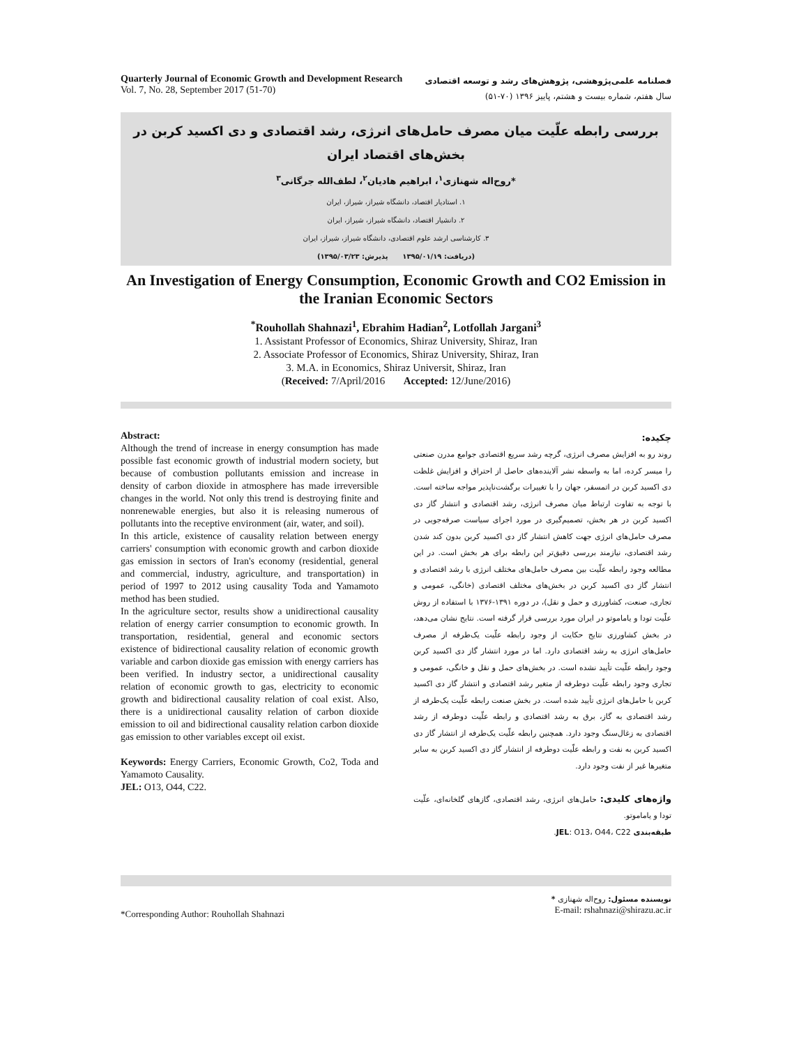Quarterly Journal of Economic Growth and Development Research
Vol. 7, No. 28, September 2017 (51-70)
فصلنامه علمی‌پژوهشی، پژوهش‌های رشد و توسعه اقتصادی
سال هفتم، شماره بیست و هشتم، پاییز ۱۳۹۶ (۷۰-۵۱)
بررسی رابطه علّیت میان مصرف حامل‌های انرژی، رشد اقتصادی و دی اکسید کربن در بخش‌های اقتصاد ایران
*روح‌اله شهنازی<sup>۱</sup>، ابراهیم هادیان<sup>۲</sup>، لطف‌الله جرگانی<sup>۳</sup>
۱. استادیار اقتصاد، دانشگاه شیراز، شیراز، ایران
۲. دانشیار اقتصاد، دانشگاه شیراز، شیراز، ایران
۳. کارشناسی ارشد علوم اقتصادی، دانشگاه شیراز، شیراز، ایران
(دریافت: ۱۳۹۵/۰۱/۱۹ پذیرش: ۱۳۹۵/۰۳/۲۳)
An Investigation of Energy Consumption, Economic Growth and CO2 Emission in the Iranian Economic Sectors
<sup>*</sup> Rouhollah Shahnazi<sup>1</sup>, Ebrahim Hadian<sup>2</sup>, Lotfollah Jargani<sup>3</sup>
1. Assistant Professor of Economics, Shiraz University, Shiraz, Iran
2. Associate Professor of Economics, Shiraz University, Shiraz, Iran
3. M.A. in Economics, Shiraz Universit, Shiraz, Iran
(Received: 7/April/2016 Accepted: 12/June/2016)
Abstract:
Although the trend of increase in energy consumption has made possible fast economic growth of industrial modern society, but because of combustion pollutants emission and increase in density of carbon dioxide in atmosphere has made irreversible changes in the world. Not only this trend is destroying finite and nonrenewable energies, but also it is releasing numerous of pollutants into the receptive environment (air, water, and soil).
In this article, existence of causality relation between energy carriers' consumption with economic growth and carbon dioxide gas emission in sectors of Iran's economy (residential, general and commercial, industry, agriculture, and transportation) in period of 1997 to 2012 using causality Toda and Yamamoto method has been studied.
In the agriculture sector, results show a unidirectional causality relation of energy carrier consumption to economic growth. In transportation, residential, general and economic sectors existence of bidirectional causality relation of economic growth variable and carbon dioxide gas emission with energy carriers has been verified. In industry sector, a unidirectional causality relation of economic growth to gas, electricity to economic growth and bidirectional causality relation of coal exist. Also, there is a unidirectional causality relation of carbon dioxide emission to oil and bidirectional causality relation carbon dioxide gas emission to other variables except oil exist.
Keywords: Energy Carriers, Economic Growth, Co2, Toda and Yamamoto Causality.
JEL: O13, O44, C22.
چکیده:
روند رو به افزایش مصرف انرژی، گرچه رشد سریع اقتصادی جوامع مدرن صنعتی را میسر کرده، اما به واسطه نشر آلاینده‌های حاصل از احتراق و افزایش غلظت دی اکسید کربن در اتمسفر، جهان را با تغییرات برگشت‌ناپذیر مواجه ساخته است. با توجه به تفاوت ارتباط میان مصرف انرژی، رشد اقتصادی و انتشار گاز دی اکسید کربن در هر بخش، تصمیم‌گیری در مورد اجرای سیاست صرفه‌جویی در مصرف حامل‌های انرژی جهت کاهش انتشار گاز دی اکسید کربن بدون کند شدن رشد اقتصادی، نیازمند بررسی دقیق‌تر این رابطه برای هر بخش است. در این مطالعه وجود رابطه علّیت بین مصرف حامل‌های مختلف انرژی با رشد اقتصادی و انتشار گاز دی اکسید کربن در بخش‌های مختلف اقتصادی (خانگی، عمومی و تجاری، صنعت، کشاورزی و حمل و نقل)، در دوره ۱۳۹۱-۱۳۷۶ با استفاده از روش علّیت تودا و یاماموتو در ایران مورد بررسی قرار گرفته است. نتایج نشان می‌دهد، در بخش کشاورزی نتایج حکایت از وجود رابطه علّیت یک‌طرفه از مصرف حامل‌های انرژی به رشد اقتصادی دارد. اما در مورد انتشار گاز دی اکسید کربن وجود رابطه علّیت تأیید نشده است. در بخش‌های حمل و نقل و خانگی، عمومی و تجاری وجود رابطه علّیت دوطرفه از متغیر رشد اقتصادی و انتشار گاز دی اکسید کربن با حامل‌های انرژی تأیید شده است. در بخش صنعت رابطه علّیت یک‌طرفه از رشد اقتصادی به گاز، برق به رشد اقتصادی و رابطه علّیت دوطرفه از رشد اقتصادی به زغال‌سنگ وجود دارد. همچنین رابطه علّیت یک‌طرفه از انتشار گاز دی اکسید کربن به نفت و رابطه علّیت دوطرفه از انتشار گاز دی اکسید کربن به سایر متغیرها غیر از نفت وجود دارد.
واژه‌های کلیدی: حامل‌های انرژی، رشد اقتصادی، گازهای گلخانه‌ای، علّیت تودا و یاماموتو.
طبقه‌بندی JEL: O13، O44، C22.
*Corresponding Author: Rouhollah Shahnazi
* نویسنده مسئول: روح‌اله شهنازی
E-mail: rshahnazi@shirazu.ac.ir